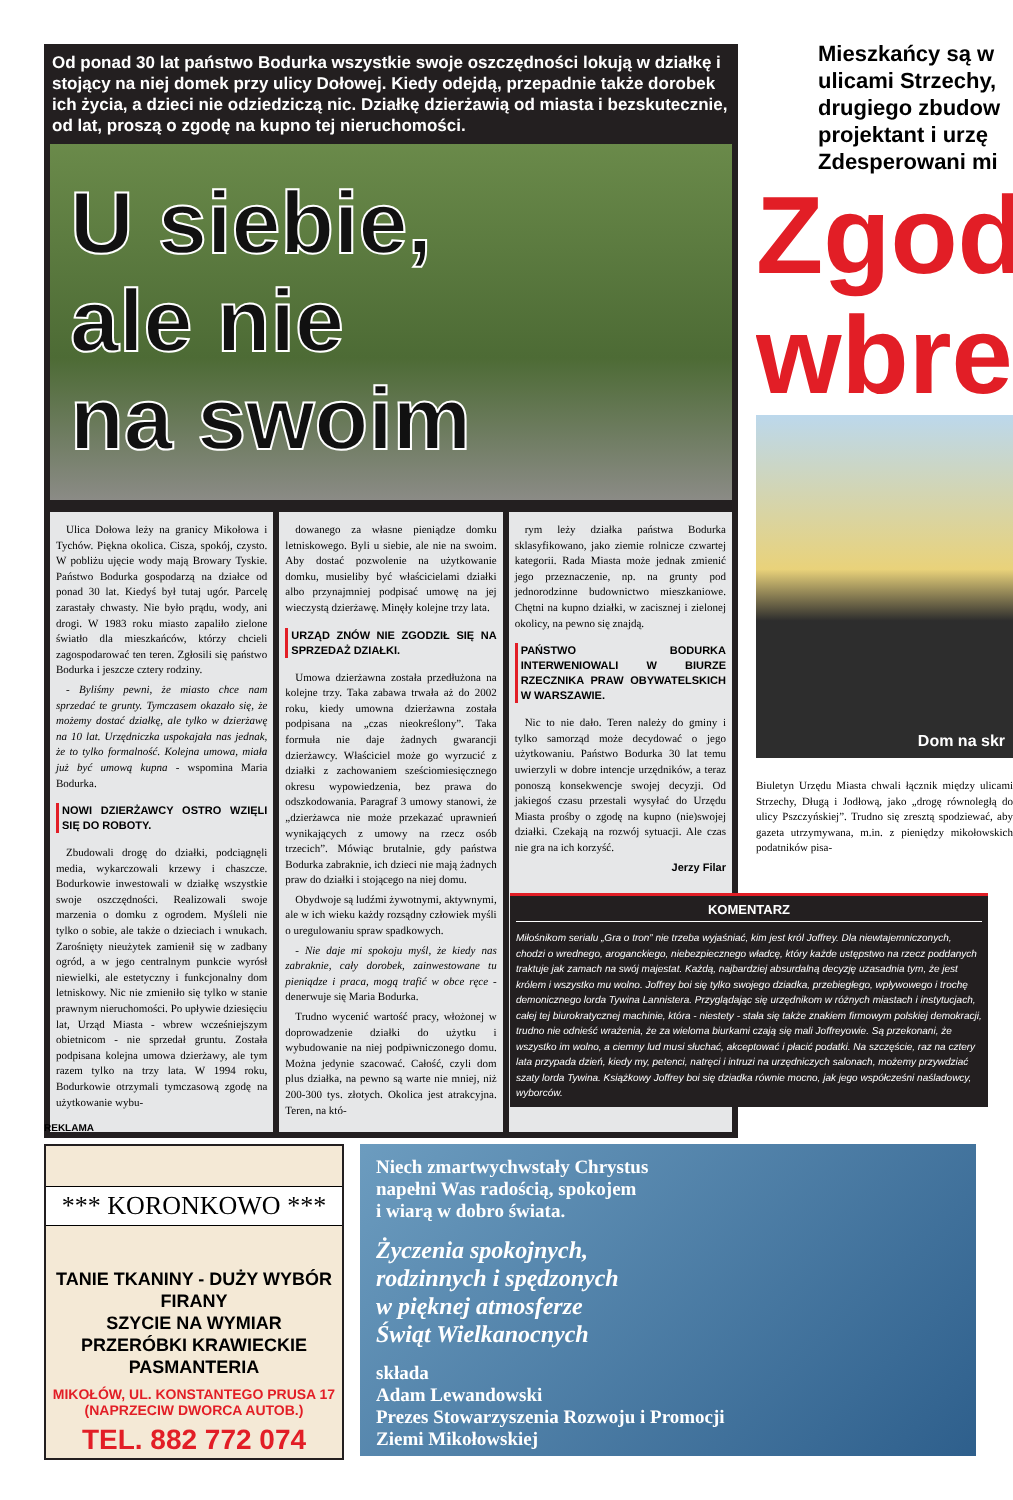Od ponad 30 lat państwo Bodurka wszystkie swoje oszczędności lokują w działkę i stojący na niej domek przy ulicy Dołowej. Kiedy odejdą, przepadnie także dorobek ich życia, a dzieci nie odziedziczą nic. Działkę dzierżawią od miasta i bezskutecznie, od lat, proszą o zgodę na kupno tej nieruchomości.
U siebie,
ale nie
na swoim
Ulica Dołowa leży na granicy Mikołowa i Tychów. Piękna okolica. Cisza, spokój, czysto. W pobliżu ujęcie wody mają Browary Tyskie. Państwo Bodurka gospodarzą na działce od ponad 30 lat. Kiedyś był tutaj ugór. Parcelę zarastały chwasty. Nie było prądu, wody, ani drogi. W 1983 roku miasto zapaliło zielone światło dla mieszkańców, którzy chcieli zagospodarować ten teren. Zgłosili się państwo Bodurka i jeszcze cztery rodziny.
- Byliśmy pewni, że miasto chce nam sprzedać te grunty. Tymczasem okazało się, że możemy dostać działkę, ale tylko w dzierżawę na 10 lat. Urzędniczka uspokajała nas jednak, że to tylko formalność. Kolejna umowa, miała już być umową kupna - wspomina Maria Bodurka.
NOWI DZIERŻAWCY OSTRO WZIĘLI SIĘ DO ROBOTY.
Zbudowali drogę do działki, podciągnęli media, wykarczowali krzewy i chaszcze. Bodurkowie inwestowali w działkę wszystkie swoje oszczędności. Realizowali swoje marzenia o domku z ogrodem. Myśleli nie tylko o sobie, ale także o dzieciach i wnukach. Zarośnięty nieużytek zamienił się w zadbany ogród, a w jego centralnym punkcie wyrósł niewielki, ale estetyczny i funkcjonalny dom letniskowy. Nic nie zmieniło się tylko w stanie prawnym nieruchomości. Po upływie dziesięciu lat, Urząd Miasta - wbrew wcześniejszym obietnicom - nie sprzedał gruntu. Została podpisana kolejna umowa dzierżawy, ale tym razem tylko na trzy lata. W 1994 roku, Bodurkowie otrzymali tymczasową zgodę na użytkowanie wybu-
dowanego za własne pieniądze domku letniskowego. Byli u siebie, ale nie na swoim. Aby dostać pozwolenie na użytkowanie domku, musieliby być właścicielami działki albo przynajmniej podpisać umowę na jej wieczystą dzierżawę. Minęły kolejne trzy lata.
URZĄD ZNÓW NIE ZGODZIŁ SIĘ NA SPRZEDAŻ DZIAŁKI.
Umowa dzierżawna została przedłużona na kolejne trzy. Taka zabawa trwała aż do 2002 roku, kiedy umowna dzierżawna została podpisana na „czas nieokreślony”. Taka formuła nie daje żadnych gwarancji dzierżawcy. Właściciel może go wyrzucić z działki z zachowaniem sześciomiesięcznego okresu wypowiedzenia, bez prawa do odszkodowania. Paragraf 3 umowy stanowi, że „dzierżawca nie może przekazać uprawnień wynikających z umowy na rzecz osób trzecich”. Mówiąc brutalnie, gdy państwa Bodurka zabraknie, ich dzieci nie mają żadnych praw do działki i stojącego na niej domu.
Obydwoje są ludźmi żywotnymi, aktywnymi, ale w ich wieku każdy rozsądny człowiek myśli o uregulowaniu spraw spadkowych.
- Nie daje mi spokoju myśl, że kiedy nas zabraknie, cały dorobek, zainwestowane tu pieniądze i praca, mogą trafić w obce ręce - denerwuje się Maria Bodurka.
Trudno wycenić wartość pracy, włożonej w doprowadzenie działki do użytku i wybudowanie na niej podpiwniczonego domu. Można jedynie szacować. Całość, czyli dom plus działka, na pewno są warte nie mniej, niż 200-300 tys. złotych. Okolica jest atrakcyjna. Teren, na któ-
rym leży działka państwa Bodurka sklasyfikowano, jako ziemie rolnicze czwartej kategorii. Rada Miasta może jednak zmienić jego przeznaczenie, np. na grunty pod jednorodzinne budownictwo mieszkaniowe. Chętni na kupno działki, w zacisznej i zielonej okolicy, na pewno się znajdą.
PAŃSTWO BODURKA INTERWENIOWALI W BIURZE RZECZNIKA PRAW OBYWATELSKICH W WARSZAWIE.
Nic to nie dało. Teren należy do gminy i tylko samorząd może decydować o jego użytkowaniu. Państwo Bodurka 30 lat temu uwierzyli w dobre intencje urzędników, a teraz ponoszą konsekwencje swojej decyzji. Od jakiegoś czasu przestali wysyłać do Urzędu Miasta prośby o zgodę na kupno (nie)swojej działki. Czekają na rozwój sytuacji. Ale czas nie gra na ich korzyść.
Jerzy Filar
Mieszkańcy są w
ulicami Strzechy,
drugiego zbudow
projektant i urzę
Zdesperowani mi
Zgod
wbre
Dom na skr
Biuletyn Urzędu Miasta chwali łącznik między ulicami Strzechy, Długą i Jodłową, jako „drogę równoległą do ulicy Pszczyńskiej”. Trudno się zresztą spodziewać, aby gazeta utrzymywana, m.in. z pieniędzy mikołowskich podatników pisa-
KOMENTARZ
Miłośnikom serialu „Gra o tron” nie trzeba wyjaśniać, kim jest król Joffrey. Dla niewtajemniczonych, chodzi o wrednego, aroganckiego, niebezpiecznego władcę, który każde ustępstwo na rzecz poddanych traktuje jak zamach na swój majestat. Każdą, najbardziej absurdalną decyzję uzasadnia tym, że jest królem i wszystko mu wolno. Joffrey boi się tylko swojego dziadka, przebiegłego, wpływowego i trochę demonicznego lorda Tywina Lannistera. Przyglądając się urzędnikom w różnych miastach i instytucjach, całej tej biurokratycznej machinie, która - niestety - stała się także znakiem firmowym polskiej demokracji, trudno nie odnieść wrażenia, że za wieloma biurkami czają się mali Joffreyowie. Są przekonani, że wszystko im wolno, a ciemny lud musi słuchać, akceptować i płacić podatki. Na szczęście, raz na cztery lata przypada dzień, kiedy my, petenci, natręci i intruzi na urzędniczych salonach, możemy przywdziać szaty lorda Tywina. Książkowy Joffrey boi się dziadka równie mocno, jak jego współcześni naśladowcy, wyborców.
REKLAMA
*** KORONKOWO ***
TANIE TKANINY - DUŻY WYBÓR
FIRANY
SZYCIE NA WYMIAR
PRZERÓBKI KRAWIECKIE
PASMANTERIA
MIKOŁÓW, UL. KONSTANTEGO PRUSA 17
(NAPRZECIW DWORCA AUTOB.)
TEL. 882 772 074
Niech zmartwychwstały Chrystus
napełni Was radością, spokojem
i wiarą w dobro świata.
Życzenia spokojnych,
rodzinnych i spędzonych
w pięknej atmosferze
Świąt Wielkanocnych
składa
Adam Lewandowski
Prezes Stowarzyszenia Rozwoju i Promocji
Ziemi Mikołowskiej